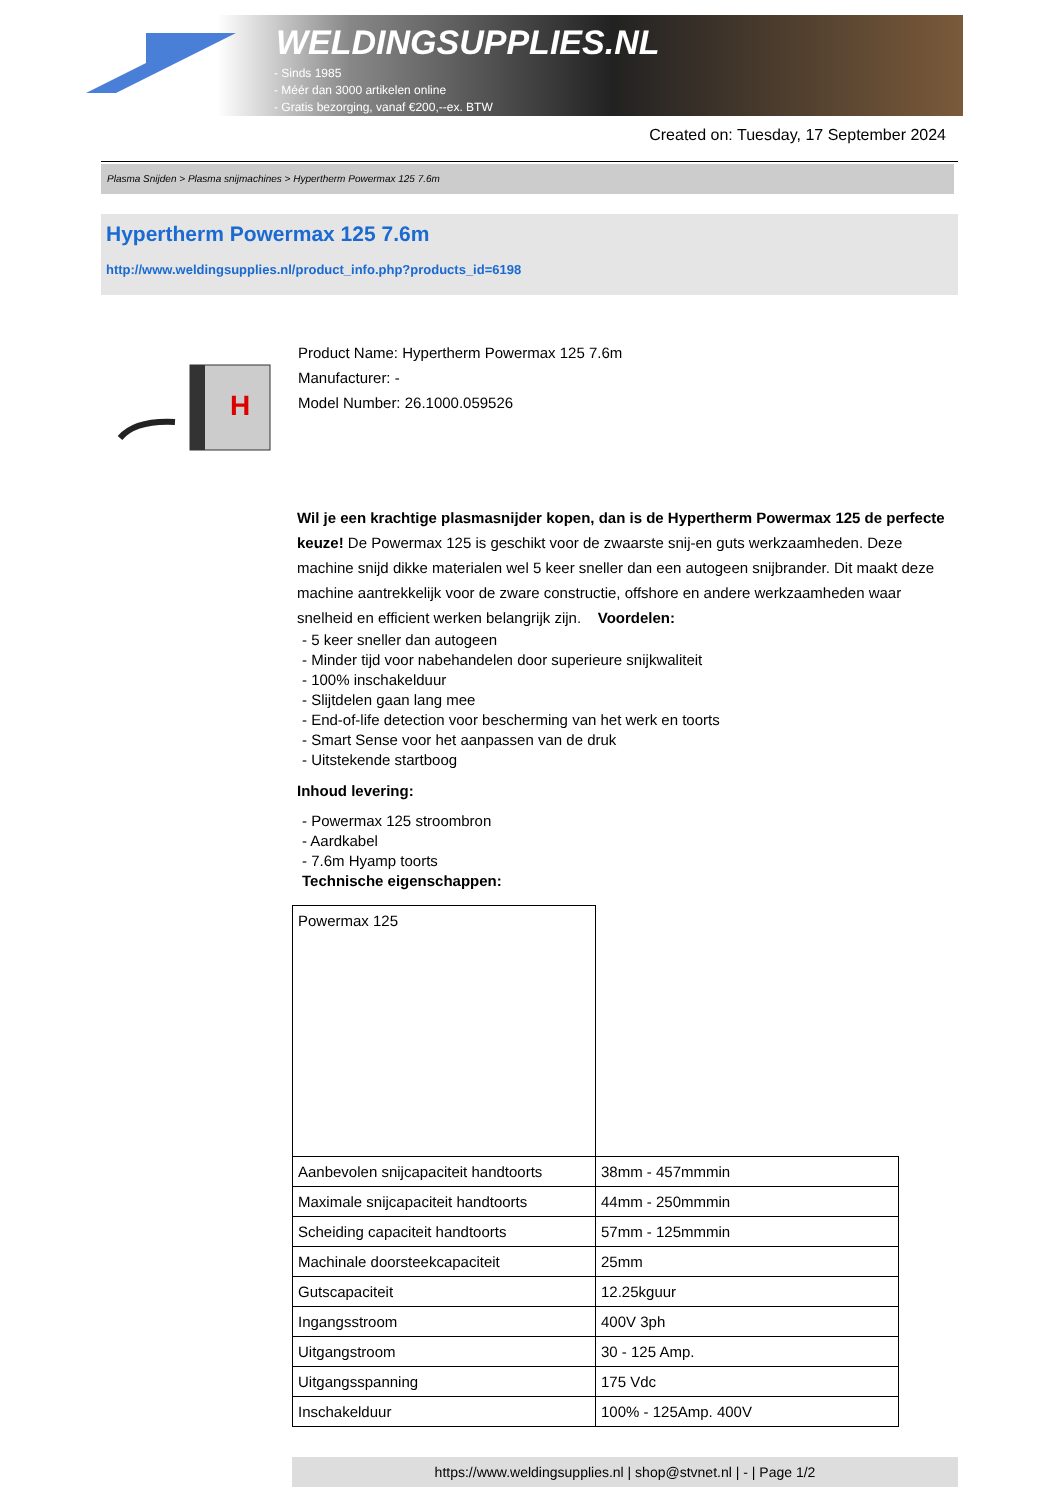WELDINGSUPPLIES.NL
- Sinds 1985
- Méér dan 3000 artikelen online
- Gratis bezorging, vanaf €200,--ex. BTW
Created on: Tuesday, 17 September 2024
Plasma Snijden > Plasma snijmachines > Hypertherm Powermax 125 7.6m
Hypertherm Powermax 125 7.6m
http://www.weldingsupplies.nl/product_info.php?products_id=6198
H
Product Name: Hypertherm Powermax 125 7.6m
Manufacturer: -
Model Number: 26.1000.059526
Wil je een krachtige plasmasnijder kopen, dan is de Hypertherm Powermax 125 de perfecte keuze! De Powermax 125 is geschikt voor de zwaarste snij-en guts werkzaamheden. Deze machine snijd dikke materialen wel 5 keer sneller dan een autogeen snijbrander. Dit maakt deze machine aantrekkelijk voor de zware constructie, offshore en andere werkzaamheden waar snelheid en efficient werken belangrijk zijn. Voordelen:
- 5 keer sneller dan autogeen
- Minder tijd voor nabehandelen door superieure snijkwaliteit
- 100% inschakelduur
- Slijtdelen gaan lang mee
- End-of-life detection voor bescherming van het werk en toorts
- Smart Sense voor het aanpassen van de druk
- Uitstekende startboog
Inhoud levering:
- Powermax 125 stroombron
- Aardkabel
- 7.6m Hyamp toorts
Technische eigenschappen:
| Powermax 125 | |
| Aanbevolen snijcapaciteit handtoorts | 38mm - 457mmmin |
| Maximale snijcapaciteit handtoorts | 44mm - 250mmmin |
| Scheiding capaciteit handtoorts | 57mm - 125mmmin |
| Machinale doorsteekcapaciteit | 25mm |
| Gutscapaciteit | 12.25kguur |
| Ingangsstroom | 400V 3ph |
| Uitgangstroom | 30 - 125 Amp. |
| Uitgangsspanning | 175 Vdc |
| Inschakelduur | 100% - 125Amp. 400V |
https://www.weldingsupplies.nl | shop@stvnet.nl | - | Page 1/2